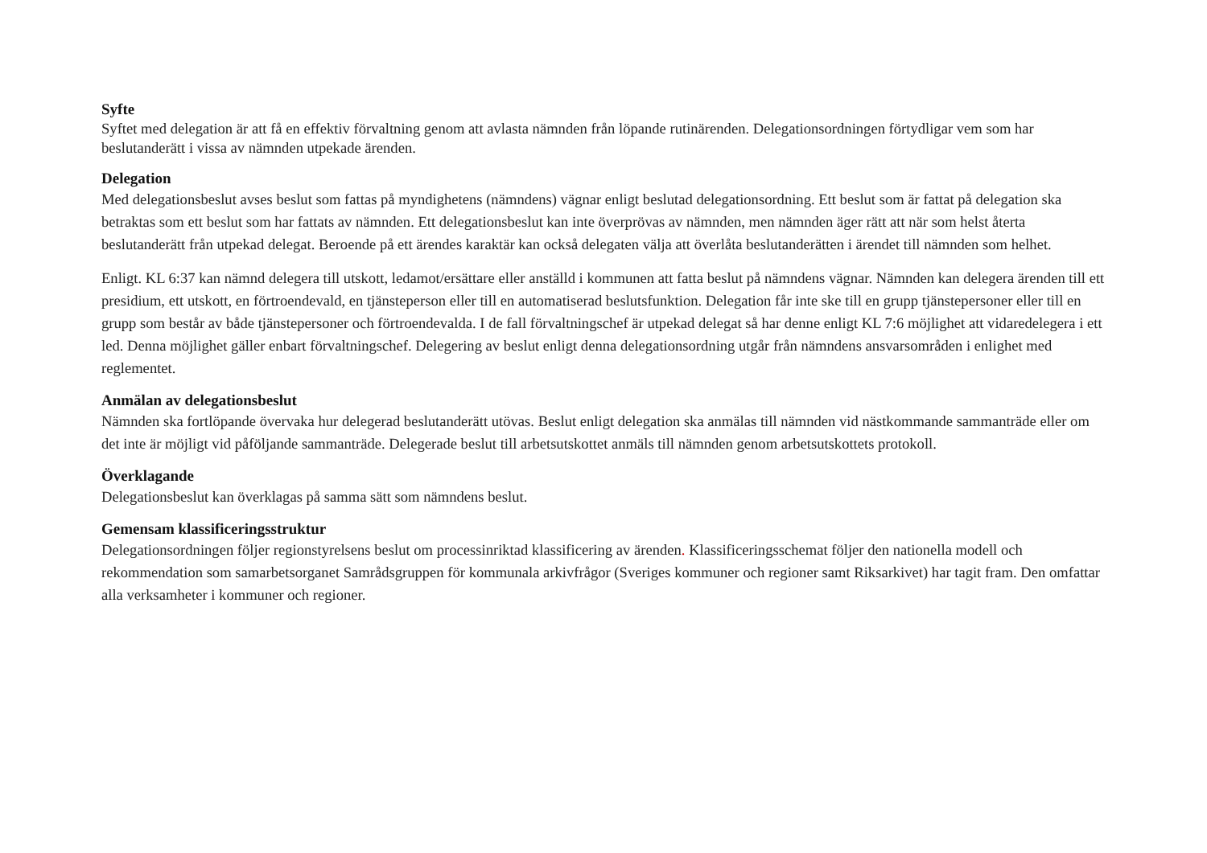Syfte
Syftet med delegation är att få en effektiv förvaltning genom att avlasta nämnden från löpande rutinärenden. Delegationsordningen förtydligar vem som har beslutanderätt i vissa av nämnden utpekade ärenden.
Delegation
Med delegationsbeslut avses beslut som fattas på myndighetens (nämndens) vägnar enligt beslutad delegationsordning. Ett beslut som är fattat på delegation ska betraktas som ett beslut som har fattats av nämnden. Ett delegationsbeslut kan inte överprövas av nämnden, men nämnden äger rätt att när som helst återta beslutanderätt från utpekad delegat. Beroende på ett ärendes karaktär kan också delegaten välja att överlåta beslutanderätten i ärendet till nämnden som helhet.
Enligt. KL 6:37 kan nämnd delegera till utskott, ledamot/ersättare eller anställd i kommunen att fatta beslut på nämndens vägnar. Nämnden kan delegera ärenden till ett presidium, ett utskott, en förtroendevald, en tjänsteperson eller till en automatiserad beslutsfunktion. Delegation får inte ske till en grupp tjänstepersoner eller till en grupp som består av både tjänstepersoner och förtroendevalda. I de fall förvaltningschef är utpekad delegat så har denne enligt KL 7:6 möjlighet att vidaredelegera i ett led. Denna möjlighet gäller enbart förvaltningschef. Delegering av beslut enligt denna delegationsordning utgår från nämndens ansvarsområden i enlighet med reglementet.
Anmälan av delegationsbeslut
Nämnden ska fortlöpande övervaka hur delegerad beslutanderätt utövas. Beslut enligt delegation ska anmälas till nämnden vid nästkommande sammanträde eller om det inte är möjligt vid påföljande sammanträde. Delegerade beslut till arbetsutskottet anmäls till nämnden genom arbetsutskottets protokoll.
Överklagande
Delegationsbeslut kan överklagas på samma sätt som nämndens beslut.
Gemensam klassificeringsstruktur
Delegationsordningen följer regionstyrelsens beslut om processinriktad klassificering av ärenden. Klassificeringsschemat följer den nationella modell och rekommendation som samarbetsorganet Samrådsgruppen för kommunala arkivfrågor (Sveriges kommuner och regioner samt Riksarkivet) har tagit fram. Den omfattar alla verksamheter i kommuner och regioner.